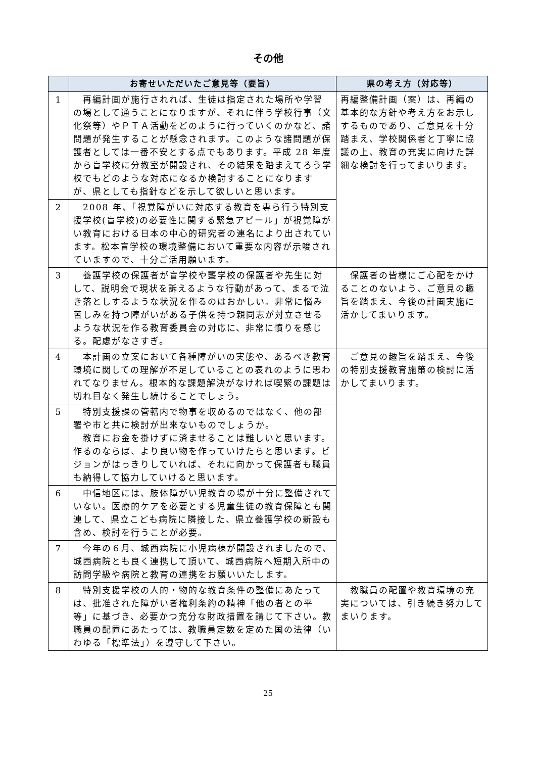その他
| | お寄せいただいたご意見等（要旨） | 県の考え方（対応等） |
| --- | --- | --- |
| 1 | 再編計画が施行されれば、生徒は指定された場所や学習の場として通うことになりますが、それに伴う学校行事（文化祭等）やＰＴＡ活動をどのように行っていくのかなど、諸問題が発生することが懸念されます。このような諸問題が保護者としては一番不安とする点でもあります。平成 28 年度から盲学校に分教室が開設され、その結果を踏まえてろう学校でもどのような対応になるか検討することになりますが、県としても指針などを示して欲しいと思います。 | 再編整備計画（案）は、再編の基本的な方針や考え方をお示しするものであり、ご意見を十分踏まえ、学校関係者と丁寧に協議の上、教育の充実に向けた詳細な検討を行ってまいります。 |
| 2 | 2008 年、「視覚障がいに対応する教育を専ら行う特別支援学校(盲学校)の必要性に関する緊急アピール」が視覚障がい教育における日本の中心的研究者の連名により出されています。松本盲学校の環境整備において重要な内容が示唆されていますので、十分ご活用願います。 | |
| 3 | 養護学校の保護者が盲学校や聾学校の保護者や先生に対して、説明会で現状を訴えるような行動があって、まるで泣き落としするような状況を作るのはおかしい。非常に悩み苦しみを持つ障がいがある子供を持つ親同志が対立させるような状況を作る教育委員会の対応に、非常に憤りを感じる。配慮がなさすぎ。 | 保護者の皆様にご心配をかけることのないよう、ご意見の趣旨を踏まえ、今後の計画実施に活かしてまいります。 |
| 4 | 本計画の立案において各種障がいの実態や、あるべき教育環境に関しての理解が不足していることの表れのように思われてなりません。根本的な課題解決がなければ喫緊の課題は切れ目なく発生し続けることでしょう。 | ご意見の趣旨を踏まえ、今後の特別支援教育施策の検討に活かしてまいります。 |
| 5 | 特別支援課の管轄内で物事を収めるのではなく、他の部署や市と共に検討が出来ないものでしょうか。 教育にお金を掛けずに済ませることは難しいと思います。作るのならば、より良い物を作っていけたらと思います。ビジョンがはっきりしていれば、それに向かって保護者も職員も納得して協力していけると思います。 | |
| 6 | 中信地区には、肢体障がい児教育の場が十分に整備されていない。医療的ケアを必要とする児童生徒の教育保障とも関連して、県立こども病院に隣接した、県立養護学校の新設も含め、検討を行うことが必要。 | |
| 7 | 今年の６月、城西病院に小児病棟が開設されましたので、城西病院とも良く連携して頂いて、城西病院へ短期入所中の訪問学級や病院と教育の連携をお願いいたします。 | |
| 8 | 特別支援学校の人的・物的な教育条件の整備にあたっては、批准された障がい者権利条約の精神「他の者との平等」に基づき、必要かつ充分な財政措置を講じて下さい。教職員の配置にあたっては、教職員定数を定めた国の法律（いわゆる「標準法」）を遵守して下さい。 | 教職員の配置や教育環境の充実については、引き続き努力してまいります。 |
25